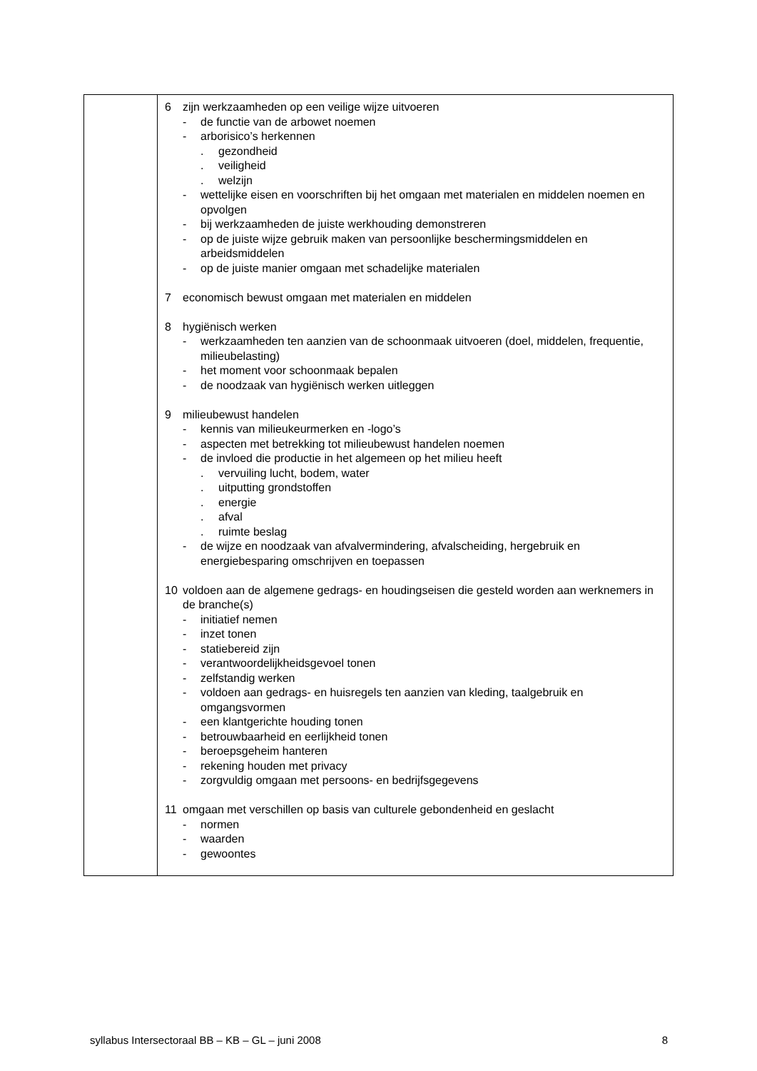| | 6 zijn werkzaamheden op een veilige wijze uitvoeren - de functie van de arbowet noemen - arborisico’s herkennen . gezondheid . veiligheid . welzijn - wettelijke eisen en voorschriften bij het omgaan met materialen en middelen noemen en opvolgen - bij werkzaamheden de juiste werkhouding demonstreren - op de juiste wijze gebruik maken van persoonlijke beschermingsmiddelen en arbeidsmiddelen - op de juiste manier omgaan met schadelijke materialen 7 economisch bewust omgaan met materialen en middelen 8 hygiënisch werken - werkzaamheden ten aanzien van de schoonmaak uitvoeren (doel, middelen, frequentie, milieubelasting) - het moment voor schoonmaak bepalen - de noodzaak van hygiënisch werken uitleggen 9 milieubewust handelen - kennis van milieukeurmerken en -logo’s - aspecten met betrekking tot milieubewust handelen noemen - de invloed die productie in het algemeen op het milieu heeft . vervuiling lucht, bodem, water . uitputting grondstoffen . energie . afval . ruimte beslag - de wijze en noodzaak van afvalvermindering, afvalscheiding, hergebruik en energiebesparing omschrijven en toepassen 10 voldoen aan de algemene gedrags- en houdingseisen die gesteld worden aan werknemers in de branche(s) - initiatief nemen - inzet tonen - statiebereid zijn - verantwoordelijkheidsgevoel tonen - zelfstandig werken - voldoen aan gedrags- en huisregels ten aanzien van kleding, taalgebruik en omgangsvormen - een klantgerichte houding tonen - betrouwbaarheid en eerlijkheid tonen - beroepsgeheim hanteren - rekening houden met privacy - zorgvuldig omgaan met persoons- en bedrijfsgegevens 11 omgaan met verschillen op basis van culturele gebondenheid en geslacht - normen - waarden - gewoontes |
syllabus Intersectoraal BB – KB – GL – juni 2008 8